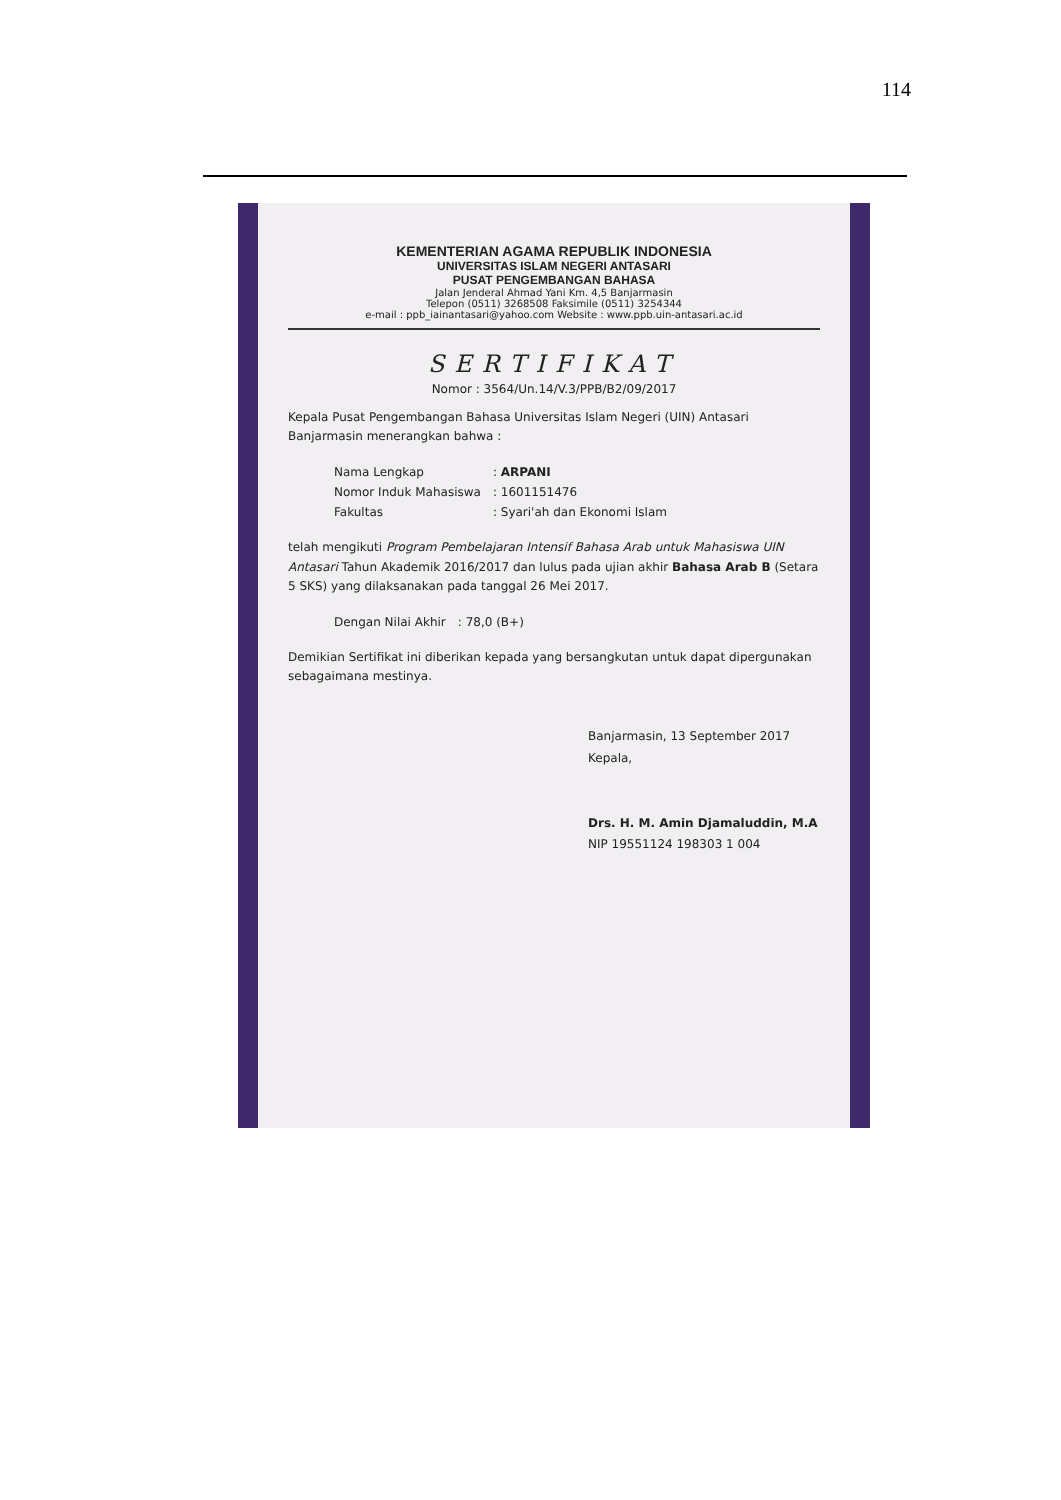114
KEMENTERIAN AGAMA REPUBLIK INDONESIA
UNIVERSITAS ISLAM NEGERI ANTASARI
PUSAT PENGEMBANGAN BAHASA
Jalan Jenderal Ahmad Yani Km. 4,5 Banjarmasin
Telepon (0511) 3268508 Faksimile (0511) 3254344
e-mail : ppb_iainantasari@yahoo.com Website : www.ppb.uin-antasari.ac.id
SERTIFIKAT
Nomor : 3564/Un.14/V.3/PPB/B2/09/2017
Kepala Pusat Pengembangan Bahasa Universitas Islam Negeri (UIN) Antasari Banjarmasin menerangkan bahwa :
| Nama Lengkap | : ARPANI |
| Nomor Induk Mahasiswa | : 1601151476 |
| Fakultas | : Syari'ah dan Ekonomi Islam |
telah mengikuti Program Pembelajaran Intensif Bahasa Arab untuk Mahasiswa UIN Antasari Tahun Akademik 2016/2017 dan lulus pada ujian akhir Bahasa Arab B (Setara 5 SKS) yang dilaksanakan pada tanggal 26 Mei 2017.
| Dengan Nilai Akhir | : 78,0 (B+) |
Demikian Sertifikat ini diberikan kepada yang bersangkutan untuk dapat dipergunakan sebagaimana mestinya.
Banjarmasin, 13 September 2017
Kepala,
Drs. H. M. Amin Djamaluddin, M.A
NIP 19551124 198303 1 004